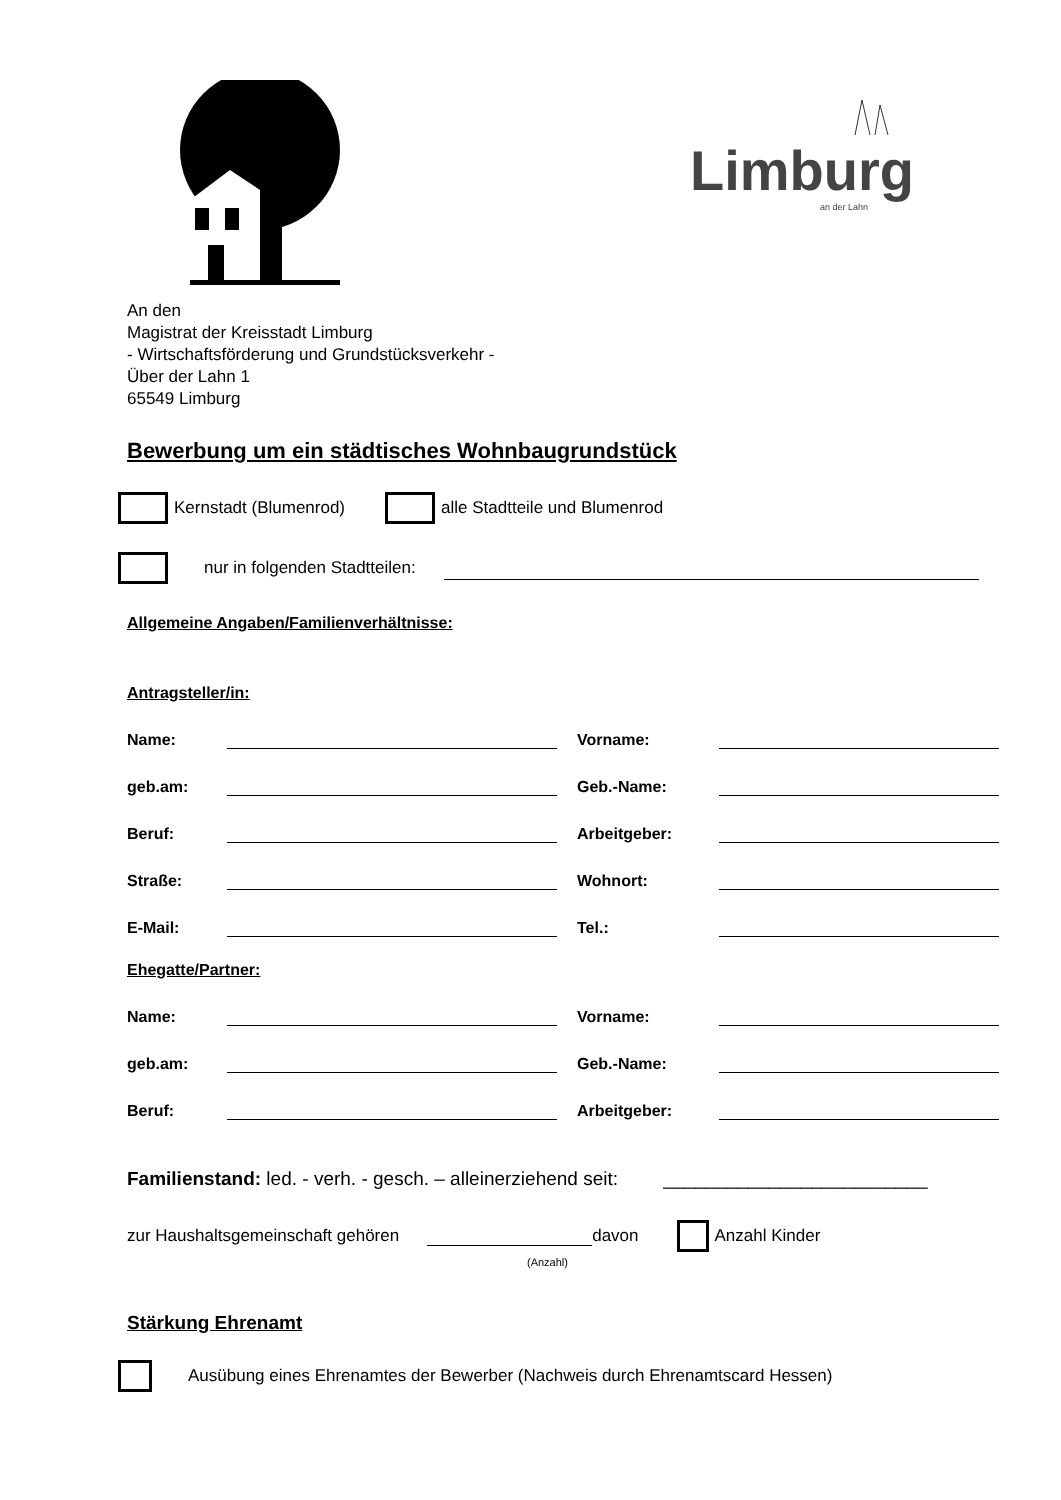Limburg
an der Lahn
An den
Magistrat der Kreisstadt Limburg
- Wirtschaftsförderung und Grundstücksverkehr -
Über der Lahn 1
65549 Limburg
Bewerbung um ein städtisches Wohnbaugrundstück
Kernstadt (Blumenrod) alle Stadtteile und Blumenrod
nur in folgenden Stadtteilen:
Allgemeine Angaben/Familienverhältnisse:
Antragsteller/in:
Name: Vorname:
geb.am: Geb.-Name:
Beruf: Arbeitgeber:
Straße: Wohnort:
E-Mail: Tel.:
Ehegatte/Partner:
Name: Vorname:
geb.am: Geb.-Name:
Beruf: Arbeitgeber:
Familienstand: led. - verh. - gesch. – alleinerziehend seit: _________________________
zur Haushaltsgemeinschaft gehören davon Anzahl Kinder
(Anzahl)
Stärkung Ehrenamt
Ausübung eines Ehrenamtes der Bewerber (Nachweis durch Ehrenamtscard Hessen)